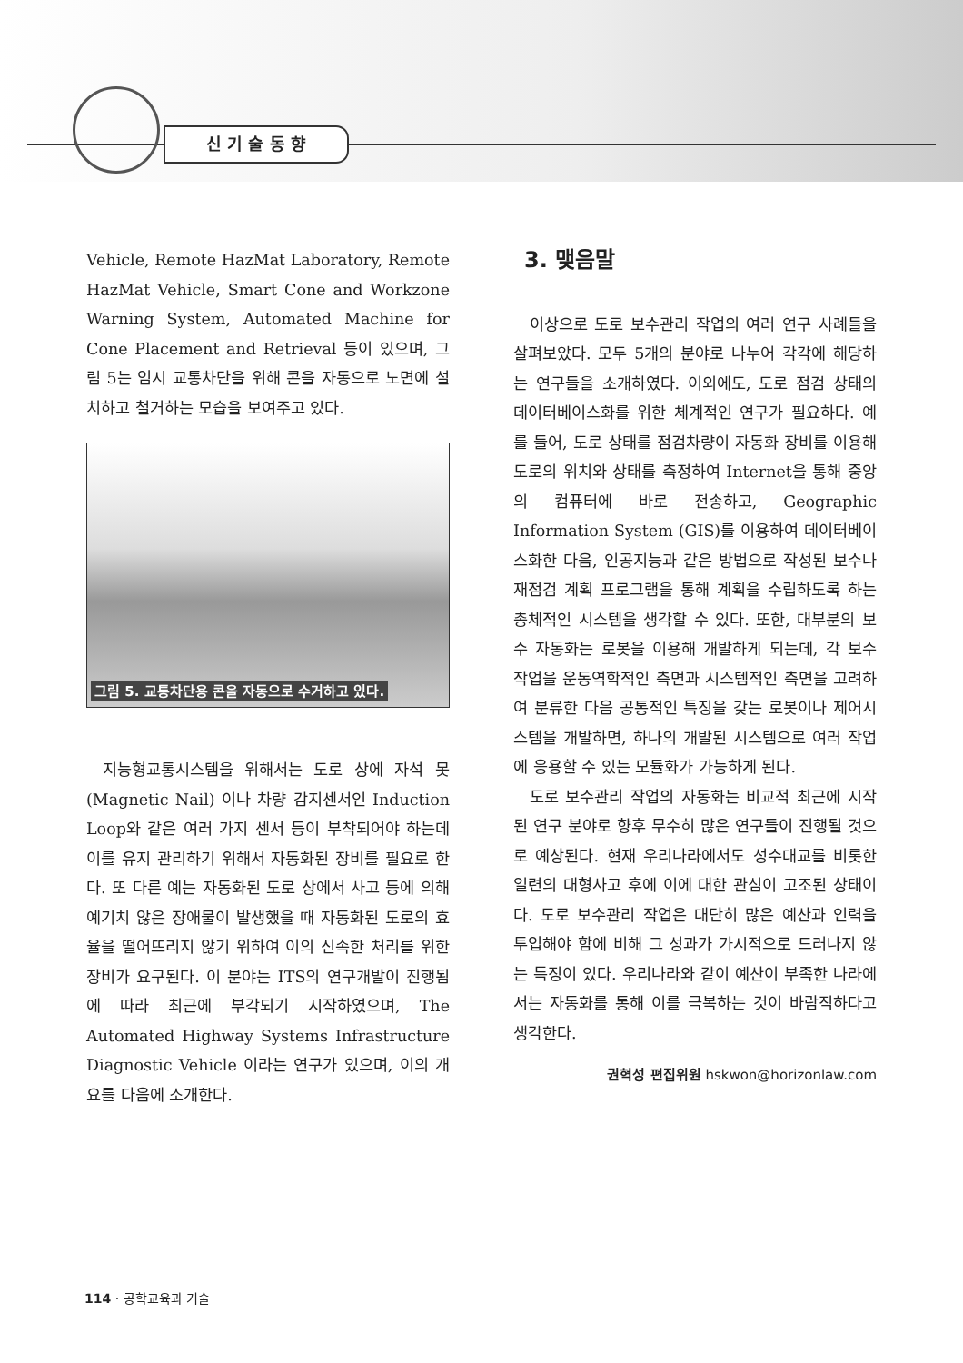신 기 술 동 향
Vehicle, Remote HazMat Laboratory, Remote HazMat Vehicle, Smart Cone and Workzone Warning System, Automated Machine for Cone Placement and Retrieval 등이 있으며, 그림 5는 임시 교통차단을 위해 콘을 자동으로 노면에 설치하고 철거하는 모습을 보여주고 있다.
그림 5. 교통차단용 콘을 자동으로 수거하고 있다.
지능형교통시스템을 위해서는 도로 상에 자석 못 (Magnetic Nail) 이나 차량 감지센서인 Induction Loop와 같은 여러 가지 센서 등이 부착되어야 하는데 이를 유지 관리하기 위해서 자동화된 장비를 필요로 한다. 또 다른 예는 자동화된 도로 상에서 사고 등에 의해 예기치 않은 장애물이 발생했을 때 자동화된 도로의 효율을 떨어뜨리지 않기 위하여 이의 신속한 처리를 위한 장비가 요구된다. 이 분야는 ITS의 연구개발이 진행됨에 따라 최근에 부각되기 시작하였으며, The Automated Highway Systems Infrastructure Diagnostic Vehicle 이라는 연구가 있으며, 이의 개요를 다음에 소개한다.
3. 맺음말
이상으로 도로 보수관리 작업의 여러 연구 사례들을 살펴보았다. 모두 5개의 분야로 나누어 각각에 해당하는 연구들을 소개하였다. 이외에도, 도로 점검 상태의 데이터베이스화를 위한 체계적인 연구가 필요하다. 예를 들어, 도로 상태를 점검차량이 자동화 장비를 이용해 도로의 위치와 상태를 측정하여 Internet을 통해 중앙의 컴퓨터에 바로 전송하고, Geographic Information System (GIS)를 이용하여 데이터베이스화한 다음, 인공지능과 같은 방법으로 작성된 보수나 재점검 계획 프로그램을 통해 계획을 수립하도록 하는 총체적인 시스템을 생각할 수 있다. 또한, 대부분의 보수 자동화는 로봇을 이용해 개발하게 되는데, 각 보수 작업을 운동역학적인 측면과 시스템적인 측면을 고려하여 분류한 다음 공통적인 특징을 갖는 로봇이나 제어시스템을 개발하면, 하나의 개발된 시스템으로 여러 작업에 응용할 수 있는 모듈화가 가능하게 된다.
도로 보수관리 작업의 자동화는 비교적 최근에 시작된 연구 분야로 향후 무수히 많은 연구들이 진행될 것으로 예상된다. 현재 우리나라에서도 성수대교를 비롯한 일련의 대형사고 후에 이에 대한 관심이 고조된 상태이다. 도로 보수관리 작업은 대단히 많은 예산과 인력을 투입해야 함에 비해 그 성과가 가시적으로 드러나지 않는 특징이 있다. 우리나라와 같이 예산이 부족한 나라에서는 자동화를 통해 이를 극복하는 것이 바람직하다고 생각한다.
권혁성 편집위원 hskwon@horizonlaw.com
114 · 공학교육과 기술